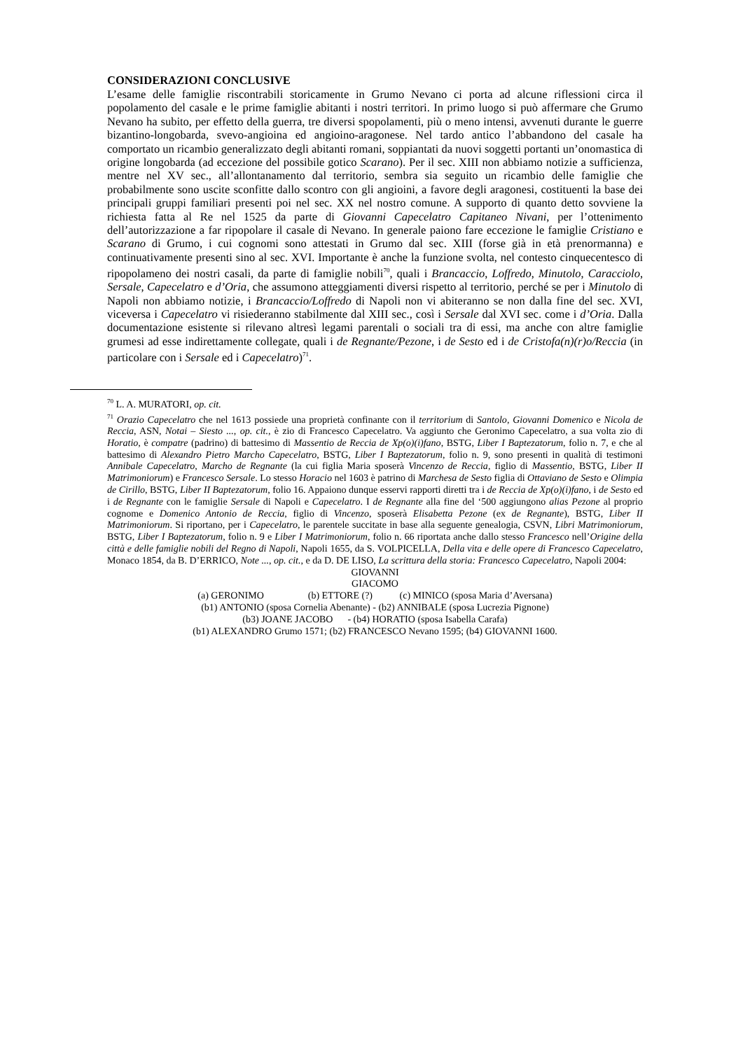CONSIDERAZIONI CONCLUSIVE
L’esame delle famiglie riscontrabili storicamente in Grumo Nevano ci porta ad alcune riflessioni circa il popolamento del casale e le prime famiglie abitanti i nostri territori. In primo luogo si può affermare che Grumo Nevano ha subito, per effetto della guerra, tre diversi spopolamenti, più o meno intensi, avvenuti durante le guerre bizantino-longobarda, svevo-angioina ed angioino-aragonese. Nel tardo antico l’abbandono del casale ha comportato un ricambio generalizzato degli abitanti romani, soppiantati da nuovi soggetti portanti un’onomastica di origine longobarda (ad eccezione del possibile gotico Scarano). Per il sec. XIII non abbiamo notizie a sufficienza, mentre nel XV sec., all’allontanamento dal territorio, sembra sia seguito un ricambio delle famiglie che probabilmente sono uscite sconfitte dallo scontro con gli angioini, a favore degli aragonesi, costituenti la base dei principali gruppi familiari presenti poi nel sec. XX nel nostro comune. A supporto di quanto detto sovviene la richiesta fatta al Re nel 1525 da parte di Giovanni Capecelatro Capitaneo Nivani, per l’ottenimento dell’autorizzazione a far ripopolare il casale di Nevano. In generale paiono fare eccezione le famiglie Cristiano e Scarano di Grumo, i cui cognomi sono attestati in Grumo dal sec. XIII (forse già in età prenormanna) e continuativamente presenti sino al sec. XVI. Importante è anche la funzione svolta, nel contesto cinquecentesco di ripopolameno dei nostri casali, da parte di famiglie nobili<sup>70</sup>, quali i Brancaccio, Loffredo, Minutolo, Caracciolo, Sersale, Capecelatro e d’Oria, che assumono atteggiamenti diversi rispetto al territorio, perché se per i Minutolo di Napoli non abbiamo notizie, i Brancaccio/Loffredo di Napoli non vi abiteranno se non dalla fine del sec. XVI, viceversa i Capecelatro vi risiederanno stabilmente dal XIII sec., così i Sersale dal XVI sec. come i d’Oria. Dalla documentazione esistente si rilevano altresì legami parentali o sociali tra di essi, ma anche con altre famiglie grumesi ad esse indirettamente collegate, quali i de Regnante/Pezone, i de Sesto ed i de Cristofa(n)(r)o/Reccia (in particolare con i Sersale ed i Capecelatro)<sup>71</sup>.
<sup>70</sup> L. A. MURATORI, op. cit.
<sup>71</sup> Orazio Capecelatro che nel 1613 possiede una proprietà confinante con il territorium di Santolo, Giovanni Domenico e Nicola de Reccia, ASN, Notai – Siesto ..., op. cit., è zio di Francesco Capecelatro. Va aggiunto che Geronimo Capecelatro, a sua volta zio di Horatio, è compatre (padrino) di battesimo di Massentio de Reccia de Xp(o)(i)fano, BSTG, Liber I Baptezatorum, folio n. 7, e che al battesimo di Alexandro Pietro Marcho Capecelatro, BSTG, Liber I Baptezatorum, folio n. 9, sono presenti in qualità di testimoni Annibale Capecelatro, Marcho de Regnante (la cui figlia Maria sposerà Vincenzo de Reccia, figlio di Massentio, BSTG, Liber II Matrimoniorum) e Francesco Sersale. Lo stesso Horacio nel 1603 è patrino di Marchesa de Sesto figlia di Ottaviano de Sesto e Olimpia de Cirillo, BSTG, Liber II Baptezatorum, folio 16. Appaiono dunque esservi rapporti diretti tra i de Reccia de Xp(o)(i)fano, i de Sesto ed i de Regnante con le famiglie Sersale di Napoli e Capecelatro. I de Regnante alla fine del ‘500 aggiungono alias Pezone al proprio cognome e Domenico Antonio de Reccia, figlio di Vincenzo, sposerà Elisabetta Pezone (ex de Regnante), BSTG, Liber II Matrimoniorum. Si riportano, per i Capecelatro, le parentele succitate in base alla seguente genealogia, CSVN, Libri Matrimoniorum, BSTG, Liber I Baptezatorum, folio n. 9 e Liber I Matrimoniorum, folio n. 66 riportata anche dallo stesso Francesco nell’Origine della città e delle famiglie nobili del Regno di Napoli, Napoli 1655, da S. VOLPICELLA, Della vita e delle opere di Francesco Capecelatro, Monaco 1854, da B. D’ERRICO, Note ..., op. cit., e da D. DE LISO, La scrittura della storia: Francesco Capecelatro, Napoli 2004:
GIOVANNI
GIACOMO
(a) GERONIMO (b) ETTORE (?) (c) MINICO (sposa Maria d’Aversana)
(b1) ANTONIO (sposa Cornelia Abenante) - (b2) ANNIBALE (sposa Lucrezia Pignone)
(b3) JOANE JACOBO - (b4) HORATIO (sposa Isabella Carafa)
(b1) ALEXANDRO Grumo 1571; (b2) FRANCESCO Nevano 1595; (b4) GIOVANNI 1600.